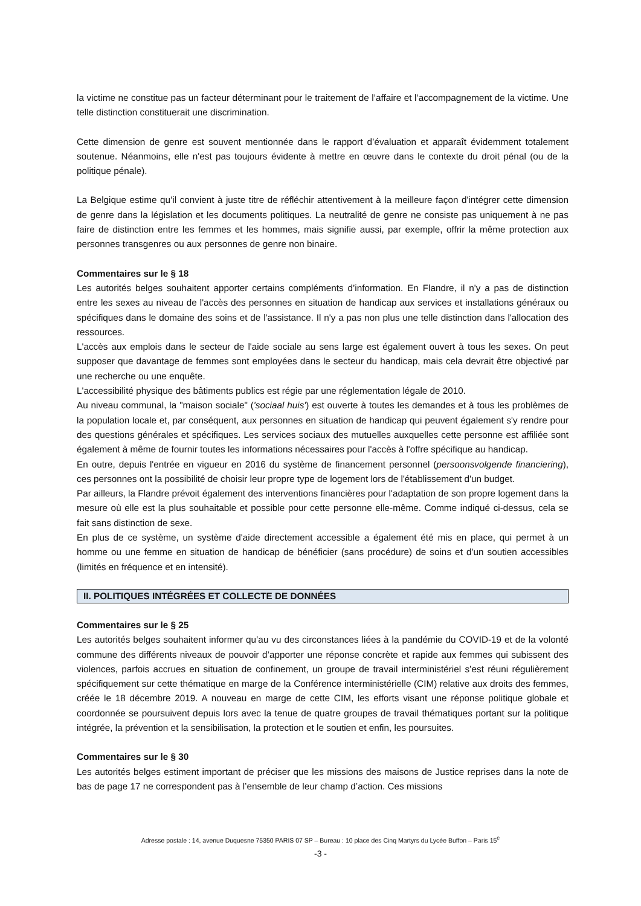la victime ne constitue pas un facteur déterminant pour le traitement de l’affaire et l’accompagnement de la victime. Une telle distinction constituerait une discrimination.
Cette dimension de genre est souvent mentionnée dans le rapport d’évaluation et apparaît évidemment totalement soutenue. Néanmoins, elle n'est pas toujours évidente à mettre en œuvre dans le contexte du droit pénal (ou de la politique pénale).
La Belgique estime qu’il convient à juste titre de réfléchir attentivement à la meilleure façon d'intégrer cette dimension de genre dans la législation et les documents politiques. La neutralité de genre ne consiste pas uniquement à ne pas faire de distinction entre les femmes et les hommes, mais signifie aussi, par exemple, offrir la même protection aux personnes transgenres ou aux personnes de genre non binaire.
Commentaires sur le § 18
Les autorités belges souhaitent apporter certains compléments d’information. En Flandre, il n'y a pas de distinction entre les sexes au niveau de l'accès des personnes en situation de handicap aux services et installations généraux ou spécifiques dans le domaine des soins et de l'assistance. Il n'y a pas non plus une telle distinction dans l'allocation des ressources.
L'accès aux emplois dans le secteur de l'aide sociale au sens large est également ouvert à tous les sexes. On peut supposer que davantage de femmes sont employées dans le secteur du handicap, mais cela devrait être objectivé par une recherche ou une enquête.
L'accessibilité physique des bâtiments publics est régie par une réglementation légale de 2010.
Au niveau communal, la "maison sociale" ('sociaal huis') est ouverte à toutes les demandes et à tous les problèmes de la population locale et, par conséquent, aux personnes en situation de handicap qui peuvent également s'y rendre pour des questions générales et spécifiques. Les services sociaux des mutuelles auxquelles cette personne est affiliée sont également à même de fournir toutes les informations nécessaires pour l'accès à l'offre spécifique au handicap.
En outre, depuis l'entrée en vigueur en 2016 du système de financement personnel (persoonsvolgende financiering), ces personnes ont la possibilité de choisir leur propre type de logement lors de l'établissement d'un budget.
Par ailleurs, la Flandre prévoit également des interventions financières pour l'adaptation de son propre logement dans la mesure où elle est la plus souhaitable et possible pour cette personne elle-même. Comme indiqué ci-dessus, cela se fait sans distinction de sexe.
En plus de ce système, un système d'aide directement accessible a également été mis en place, qui permet à un homme ou une femme en situation de handicap de bénéficier (sans procédure) de soins et d'un soutien accessibles (limités en fréquence et en intensité).
II. POLITIQUES INTÉGRÉES ET COLLECTE DE DONNÉES
Commentaires sur le § 25
Les autorités belges souhaitent informer qu’au vu des circonstances liées à la pandémie du COVID-19 et de la volonté commune des différents niveaux de pouvoir d’apporter une réponse concrète et rapide aux femmes qui subissent des violences, parfois accrues en situation de confinement, un groupe de travail interministériel s’est réuni régulièrement spécifiquement sur cette thématique en marge de la Conférence interministérielle (CIM) relative aux droits des femmes, créée le 18 décembre 2019. A nouveau en marge de cette CIM, les efforts visant une réponse politique globale et coordonnée se poursuivent depuis lors avec la tenue de quatre groupes de travail thématiques portant sur la politique intégrée, la prévention et la sensibilisation, la protection et le soutien et enfin, les poursuites.
Commentaires sur le § 30
Les autorités belges estiment important de préciser que les missions des maisons de Justice reprises dans la note de bas de page 17 ne correspondent pas à l’ensemble de leur champ d’action. Ces missions
Adresse postale : 14, avenue Duquesne 75350 PARIS 07 SP – Bureau : 10 place des Cinq Martyrs du Lycée Buffon – Paris 15<sup>e</sup>
-3 -